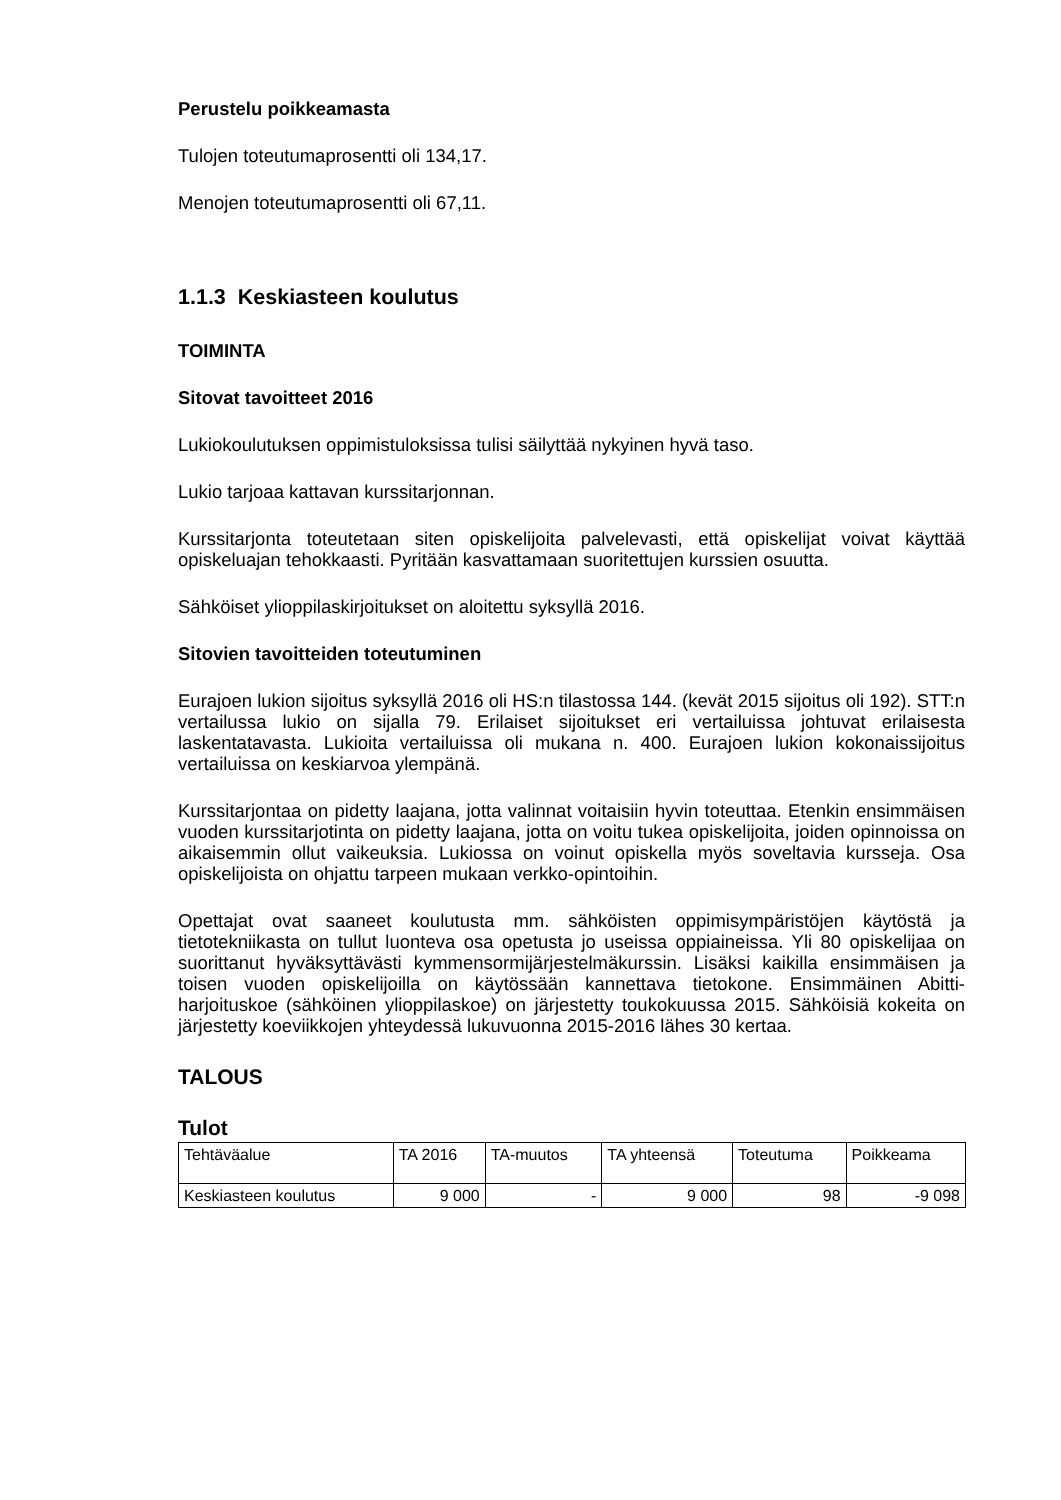Perustelu poikkeamasta
Tulojen toteutumaprosentti oli 134,17.
Menojen toteutumaprosentti oli 67,11.
1.1.3 Keskiasteen koulutus
TOIMINTA
Sitovat tavoitteet 2016
Lukiokoulutuksen oppimistuloksissa tulisi säilyttää nykyinen hyvä taso.
Lukio tarjoaa kattavan kurssitarjonnan.
Kurssitarjonta toteutetaan siten opiskelijoita palvelevasti, että opiskelijat voivat käyttää opiskeluajan tehokkaasti. Pyritään kasvattamaan suoritettujen kurssien osuutta.
Sähköiset ylioppilaskirjoitukset on aloitettu syksyllä 2016.
Sitovien tavoitteiden toteutuminen
Eurajoen lukion sijoitus syksyllä 2016 oli HS:n tilastossa 144. (kevät 2015 sijoitus oli 192). STT:n vertailussa lukio on sijalla 79. Erilaiset sijoitukset eri vertailuissa johtuvat erilaisesta laskentatavasta. Lukioita vertailuissa oli mukana n. 400. Eurajoen lukion kokonaissijoitus vertailuissa on keskiarvoa ylempänä.
Kurssitarjontaa on pidetty laajana, jotta valinnat voitaisiin hyvin toteuttaa. Etenkin ensimmäisen vuoden kurssitarjotinta on pidetty laajana, jotta on voitu tukea opiskelijoita, joiden opinnoissa on aikaisemmin ollut vaikeuksia. Lukiossa on voinut opiskella myös soveltavia kursseja. Osa opiskelijoista on ohjattu tarpeen mukaan verkko-opintoihin.
Opettajat ovat saaneet koulutusta mm. sähköisten oppimisympäristöjen käytöstä ja tietotekniikasta on tullut luonteva osa opetusta jo useissa oppiaineissa. Yli 80 opiskelijaa on suorittanut hyväksyttävästi kymmensormijärjestelmäkurssin. Lisäksi kaikilla ensimmäisen ja toisen vuoden opiskelijoilla on käytössään kannettava tietokone. Ensimmäinen Abitti-harjoituskoe (sähköinen ylioppilaskoe) on järjestetty toukokuussa 2015. Sähköisiä kokeita on järjestetty koeviikkojen yhteydessä lukuvuonna 2015-2016 lähes 30 kertaa.
TALOUS
Tulot
| Tehtäväalue | TA 2016 | TA-muutos | TA yhteensä | Toteutuma | Poikkeama |
| Keskiasteen koulutus | 9 000 | - | 9 000 | 98 | -9 098 |